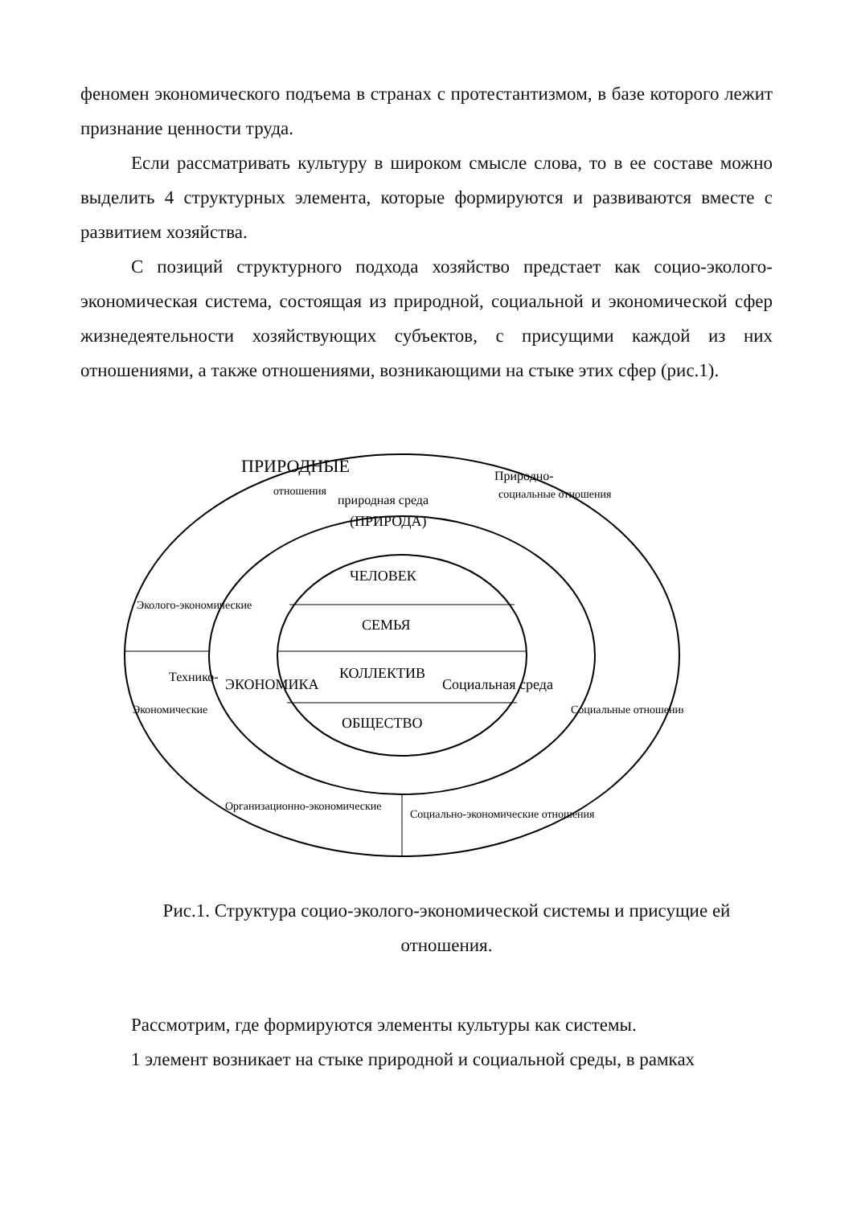феномен экономического подъема в странах с протестантизмом, в базе которого лежит признание ценности труда.
Если рассматривать культуру в широком смысле слова, то в ее составе можно выделить 4 структурных элемента, которые формируются и развиваются вместе с развитием хозяйства.
С позиций структурного подхода хозяйство предстает как социо-эколого-экономическая система, состоящая из природной, социальной и экономической сфер жизнедеятельности хозяйствующих субъектов, с присущими каждой из них отношениями, а также отношениями, возникающими на стыке этих сфер (рис.1).
природная среда
(ПРИРОДА)
ЧЕЛОВЕК
СЕМЬЯ
КОЛЛЕКТИВ
ОБЩЕСТВО
ПРИРОДНЫЕ
отношения
Природно-
социальные отношения
Эколого-экономические
Экономические
Технико-
ЭКОНОМИКА
Социальная среда
Социальные отношения
Организационно-экономические
Социально-экономические отношения
Рис.1. Структура социо-эколого-экономической системы и присущие ей отношения.
Рассмотрим, где формируются элементы культуры как системы.
1 элемент возникает на стыке природной и социальной среды, в рамках